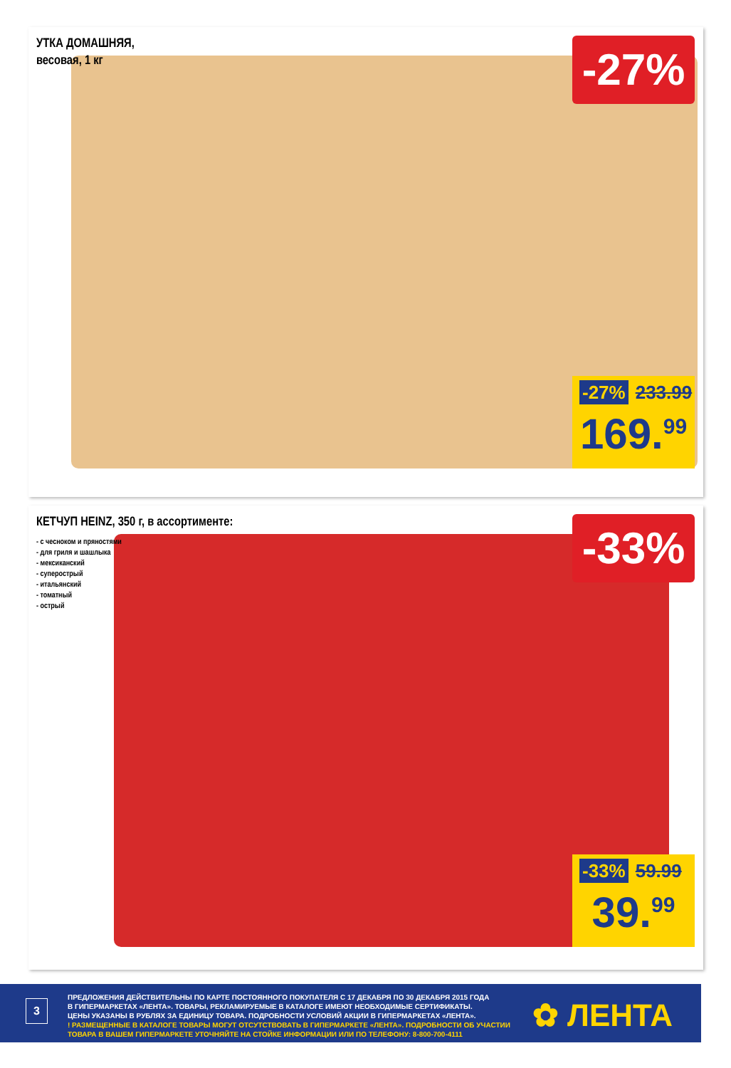УТКА ДОМАШНЯЯ,
весовая, 1 кг
-27%
-27% 233.99
169.<sup>99</sup>
КЕТЧУП HEINZ, 350 г, в ассортименте:
- с чесноком и пряностями
- для гриля и шашлыка
- мексиканский
- суперострый
- итальянский
- томатный
- острый
-33%
-33% 59.99
39.<sup>99</sup>
3
ПРЕДЛОЖЕНИЯ ДЕЙСТВИТЕЛЬНЫ ПО КАРТЕ ПОСТОЯННОГО ПОКУПАТЕЛЯ С 17 ДЕКАБРЯ ПО 30 ДЕКАБРЯ 2015 ГОДА
В ГИПЕРМАРКЕТАХ «ЛЕНТА». ТОВАРЫ, РЕКЛАМИРУЕМЫЕ В КАТАЛОГЕ ИМЕЮТ НЕОБХОДИМЫЕ СЕРТИФИКАТЫ.
ЦЕНЫ УКАЗАНЫ В РУБЛЯХ ЗА ЕДИНИЦУ ТОВАРА. ПОДРОБНОСТИ УСЛОВИЙ АКЦИИ В ГИПЕРМАРКЕТАХ «ЛЕНТА».
! РАЗМЕЩЕННЫЕ В КАТАЛОГЕ ТОВАРЫ МОГУТ ОТСУТСТВОВАТЬ В ГИПЕРМАРКЕТЕ «ЛЕНТА». ПОДРОБНОСТИ ОБ УЧАСТИИ
ТОВАРА В ВАШЕМ ГИПЕРМАРКЕТЕ УТОЧНЯЙТЕ НА СТОЙКЕ ИНФОРМАЦИИ ИЛИ ПО ТЕЛЕФОНУ: 8-800-700-4111
✿ ЛЕНТА